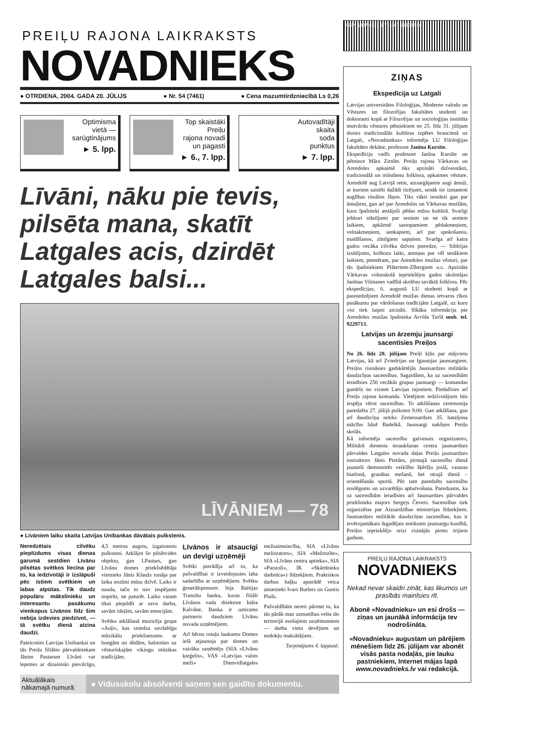PREIĻU RAJONA LAIKRAKSTS
NOVADNIEKS
● OTRDIENA, 2004. GADA 20. JŪLIJS ● Nr. 54 (7461) ● Cena mazumtirdzniecībā Ls 0,26
Optimisma
vietā —
sarūgtinājums
► 5. lpp.
Top skaistāki
Preiļu
rajona novadi
un pagasti
► 6., 7. lpp.
Autovadītāji
skaita
soda
punktus
► 7. lpp.
Līvāni, nāku pie tevis, pilsēta mana, skatīt Latgales acis, dzirdēt Latgales balsi...
LĪVĀNIEM — 78
● Līvāniem laiku skaita Latvijas Unibankas dāvātais pulkstenis.
Neredzētais cilvēku pieplūdums visas dienas garumā sestdien Līvānu pilsētas svētkos liecina par to, ka iedzīvotāji ir izslāpuši pēc īstiem svētkiem un labas atpūtas. Tik daudz populāru mākslinieku un interesantu pasākumu vienkopus Līvānos līdz šim nebija izdevies piedzīvot, — tā svētku dienā atzina daudzi.
Pateicoties Latvijas Unibankai un tās Preiļu filiāles pārvaldniekam Jānim Pastaram Līvāni var lepoties ar dizainiski pievilcīgu, 4,5 metrus augstu, izgaismotu pulksteni. Atklājot šo pilsētvides objektu, gan J.Pastars, gan Līvānu domes priekšsēdētāja vietnieks Jānis Klaužs runāja par laika nozīmi mūsu dzīvē. Laiks ir nauda, taču to nav iespējams nopirkt, ne paturēt. Laiku varam tikai piepildīt ar savu darbu, savām idejām, savām emocijām.
Svētku atklāšanā muzicēja grupa «Auļi», kas sniedza savdabīgu mūzikālu priekšnesumu ar bungām un dūdām, balstoties uz vēsturiskajām vikingu mūzikas tradīcijām.
Līvānos ir atsaucīgi un devīgi uzņēmēji
Svētki pierādīja arī to, ka pašvaldībai ir izveidojusies laba sadarbība ar uzņēmējiem. Svētku ģenerālsponsors bija Baltijas Tranzītu banka, kuras filiāli Līvānos vada direktore Ināra Kalvāne. Banka ir uzticams partneris daudziem Līvānu novada uzņēmējiem.
Arī bērnu rotaļu laukumu Domes ielā atjaunoja par domes un vairāku uzņēmēju (SIA «Līvānu ķieģelis», VAS «Latvijas valsts meži» Dienvidlatgales mežsaimniecība, SIA «Līvānu meliorators», SIA «Mežrozīte», SIA «Līvānu centra aptieka», SIA «Paozoli», IK «Skārdnieku darbnīca») līdzekļiem. Praktiskos darbus baļķu apstrādē veica amatnieki Ivars Butlers un Guntis Plušs.
Pašvaldībām nereti pārmet to, ka tās pārāk maz uzmanības velta tās teritorijā esošajiem uzņēmumiem — darba vietu devējiem un nodokļu maksātājiem.
Turpinājums 4. lappusē.
Aktuālākais nākamajā numurā:
● Vidusskolu absolventi saņem sen gaidīto dokumentu.
ISSN 1407-9321 9 771407 932027 30
ZIŅAS
Ekspedīcija uz Latgali
Latvijas universitātes Filoloģijas, Moderno valodu un Vēstures un filozofijas fakultātes studenti un doktoranti kopā ar Filozofijas un socioloģijas institūta mutvārdu vēstures pētniekiem no 25. līdz 31. jūlijam dosies tradicionālās kultūras izpētes braucienā uz Latgali, «Novadniekus» informēja LU Filoloģijas fakultātes dekāne, profesore Janīna Kursīte.
Ekspedīciju vadīs profesore Janīna Kursīte un pētniece Māra Zirnīte. Preiļu rajona Vārkavas un Arendoles apkaimē tiks apzināti dzīvesstāsti, tradicionālā un mūsdienu folklora, apkaimes vēsture. Arendolē aug Latvijā retie, aizsargājamie augi āmuļi, ar kuriem saistīti dažādi ticējumi, senāk tie izmantoti auglības rituālos Jāņos. Tiks vākti nostāsti gan par āmuļiem, gan arī par Arendoles un Vārkavas muižām, kuru īpašnieki atstājuši pēdas mūsu kultūrā. Svarīgi jebkuri stāstījumi par seniem un ne tik seniem laikiem, apkārtnē sastopamiem pēdakmeņiem, velnakmeņiem, senkapiem, arī par spokošanos, maldīšanos, zīmīgiem sapņiem. Svarīga arī katra gados vecāka cilvēka dzīves pieredze, — Sibīrijas izsūtījums, kolhozu laiki, atmiņas par vēl senākiem laikiem, piemēram, par Arendoles muižas vēsturi, par tās īpašniekiem Plāteriem-Zībergiem u.c. Apzināta Vārkavas vidusskolā iepriekšējos gados skolotājas Janīnas Vilmanes vadībā skolēnu savāktā folklora. Pēc ekspedīcijas, 6. augustā LU studenti kopā ar pasniedzējiem Arendolē muižas dienas ietvaros rīkos pasākumu par vārdošanas tradīcijām Latgalē, uz kuru visi tiek laipni aicināti. Sīkāka informācija pie Arendoles muižas īpašnieka Arvīda Turlā mob. tel. 9229713.
Latvijas un ārzemju jaunsargi sacentīsies Preiļos
No 26. līdz 28. jūlijam Preiļi kļūs par mājvietu Latvijas, kā arī Zviedrijas un Igaunijas jaunsargiem. Preiļos risināsies gadskārtējās Jaunsardzes militārās daudzcīņas sacensības. Sagaidāms, ka uz sacensībām ieradīsies 250 vecākās grupas jaunsargi — komandas gandrīz no visiem Latvijas rajoniem. Piedalīsies arī Preiļu rajona komanda. Vietējiem iedzīvotājiem būs iespēja vērot sacensības. To atklāšanas ceremonija paredzēta 27. jūlijā pulksten 9.00. Gan atklāšana, gan arī daudzcīņa notiks Zemessardzes 35. bataljona mācību bāzē Badelkā. Jaunsargi nakšņos Preiļu skolās.
Kā informēja sacensību galvenais organizators, Militārā dienesta iesaukšanas centra jaunsardzes pārvaldes Latgales novada daļas Preiļu jaunsardzes instruktors Jānis Pintāns, pirmajā sacensību dienā jaunieši demonstrēs veiklību šķēršļu joslā, vasaras biatlonā, granātas mešanā, bet otrajā dienā – orientēšanās sportā. Pēc tam paredzēts sacensību noslēgums un uzvarētāju apbalvošana. Paredzams, ka uz sacensībām ieradīsies arī Jaunsardzes pārvaldes priekšnieks majors Sergejs Čevers. Sacensības tiek organizētas par Aizsardzības ministrijas līdzekļiem. Jaunsardzes militārās daudzcīņas sacensības, kas ir ievērojamākais ikgadējais notikums jaunsargu kustībā, Preiļos iepriekšējo reizi risinājās pirms trijiem gadiem.
PREIĻU RAJONA LAIKRAKSTS
NOVADNIEKS
Nekad nevar skaidri zināt, kas likumos un prasībās mainīsies rīt.
Abonē «Novadnieku» un esi drošs — ziņas un jaunākā informācija tev nodrošināta.
«Novadnieku» augustam un pārējiem mēnešiem līdz 26. jūlijam var abonēt visās pasta nodaļās, pie lauku pastniekiem, Internet mājas lapā www.novadnieks.lv vai redakcijā.